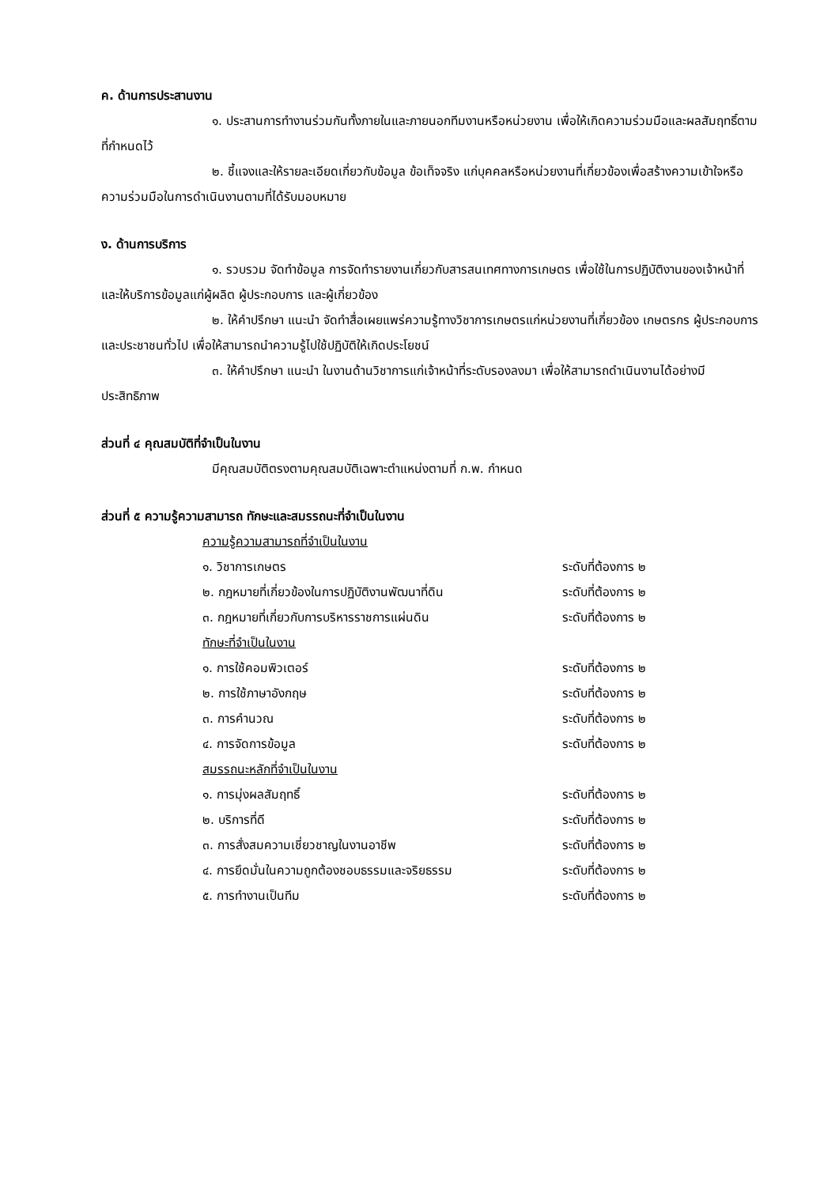ค. ด้านการประสานงาน
๑. ประสานการทำงานร่วมกันทั้งภายในและภายนอกทีมงานหรือหน่วยงาน เพื่อให้เกิดความร่วมมือและผลสัมฤทธิ์ตามที่กำหนดไว้
๒. ชี้แจงและให้รายละเอียดเกี่ยวกับข้อมูล ข้อเท็จจริง แก่บุคคลหรือหน่วยงานที่เกี่ยวข้องเพื่อสร้างความเข้าใจหรือความร่วมมือในการดำเนินงานตามที่ได้รับมอบหมาย
ง. ด้านการบริการ
๑. รวบรวม จัดทำข้อมูล การจัดทำรายงานเกี่ยวกับสารสนเทศทางการเกษตร เพื่อใช้ในการปฏิบัติงานของเจ้าหน้าที่ และให้บริการข้อมูลแก่ผู้ผลิต ผู้ประกอบการ และผู้เกี่ยวข้อง
๒. ให้คำปรึกษา แนะนำ จัดทำสื่อเผยแพร่ความรู้ทางวิชาการเกษตรแก่หน่วยงานที่เกี่ยวข้อง เกษตรกร ผู้ประกอบการและประชาชนทั่วไป เพื่อให้สามารถนำความรู้ไปใช้ปฏิบัติให้เกิดประโยชน์
๓. ให้คำปรึกษา แนะนำ ในงานด้านวิชาการแก่เจ้าหน้าที่ระดับรองลงมา เพื่อให้สามารถดำเนินงานได้อย่างมีประสิทธิภาพ
ส่วนที่ ๔ คุณสมบัติที่จำเป็นในงาน
มีคุณสมบัติตรงตามคุณสมบัติเฉพาะตำแหน่งตามที่ ก.พ. กำหนด
ส่วนที่ ๕ ความรู้ความสามารถ ทักษะและสมรรถนะที่จำเป็นในงาน
ความรู้ความสามารถที่จำเป็นในงาน
๑. วิชาการเกษตร ระดับที่ต้องการ ๒
๒. กฎหมายที่เกี่ยวข้องในการปฏิบัติงานพัฒนาที่ดิน ระดับที่ต้องการ ๒
๓. กฎหมายที่เกี่ยวกับการบริหารราชการแผ่นดิน ระดับที่ต้องการ ๒
ทักษะที่จำเป็นในงาน
๑. การใช้คอมพิวเตอร์ ระดับที่ต้องการ ๒
๒. การใช้ภาษาอังกฤษ ระดับที่ต้องการ ๒
๓. การคำนวณ ระดับที่ต้องการ ๒
๔. การจัดการข้อมูล ระดับที่ต้องการ ๒
สมรรถนะหลักที่จำเป็นในงาน
๑. การมุ่งผลสัมฤทธิ์ ระดับที่ต้องการ ๒
๒. บริการที่ดี ระดับที่ต้องการ ๒
๓. การสั่งสมความเชี่ยวชาญในงานอาชีพ ระดับที่ต้องการ ๒
๔. การยึดมั่นในความถูกต้องชอบธรรมและจริยธรรม ระดับที่ต้องการ ๒
๕. การทำงานเป็นทีม ระดับที่ต้องการ ๒